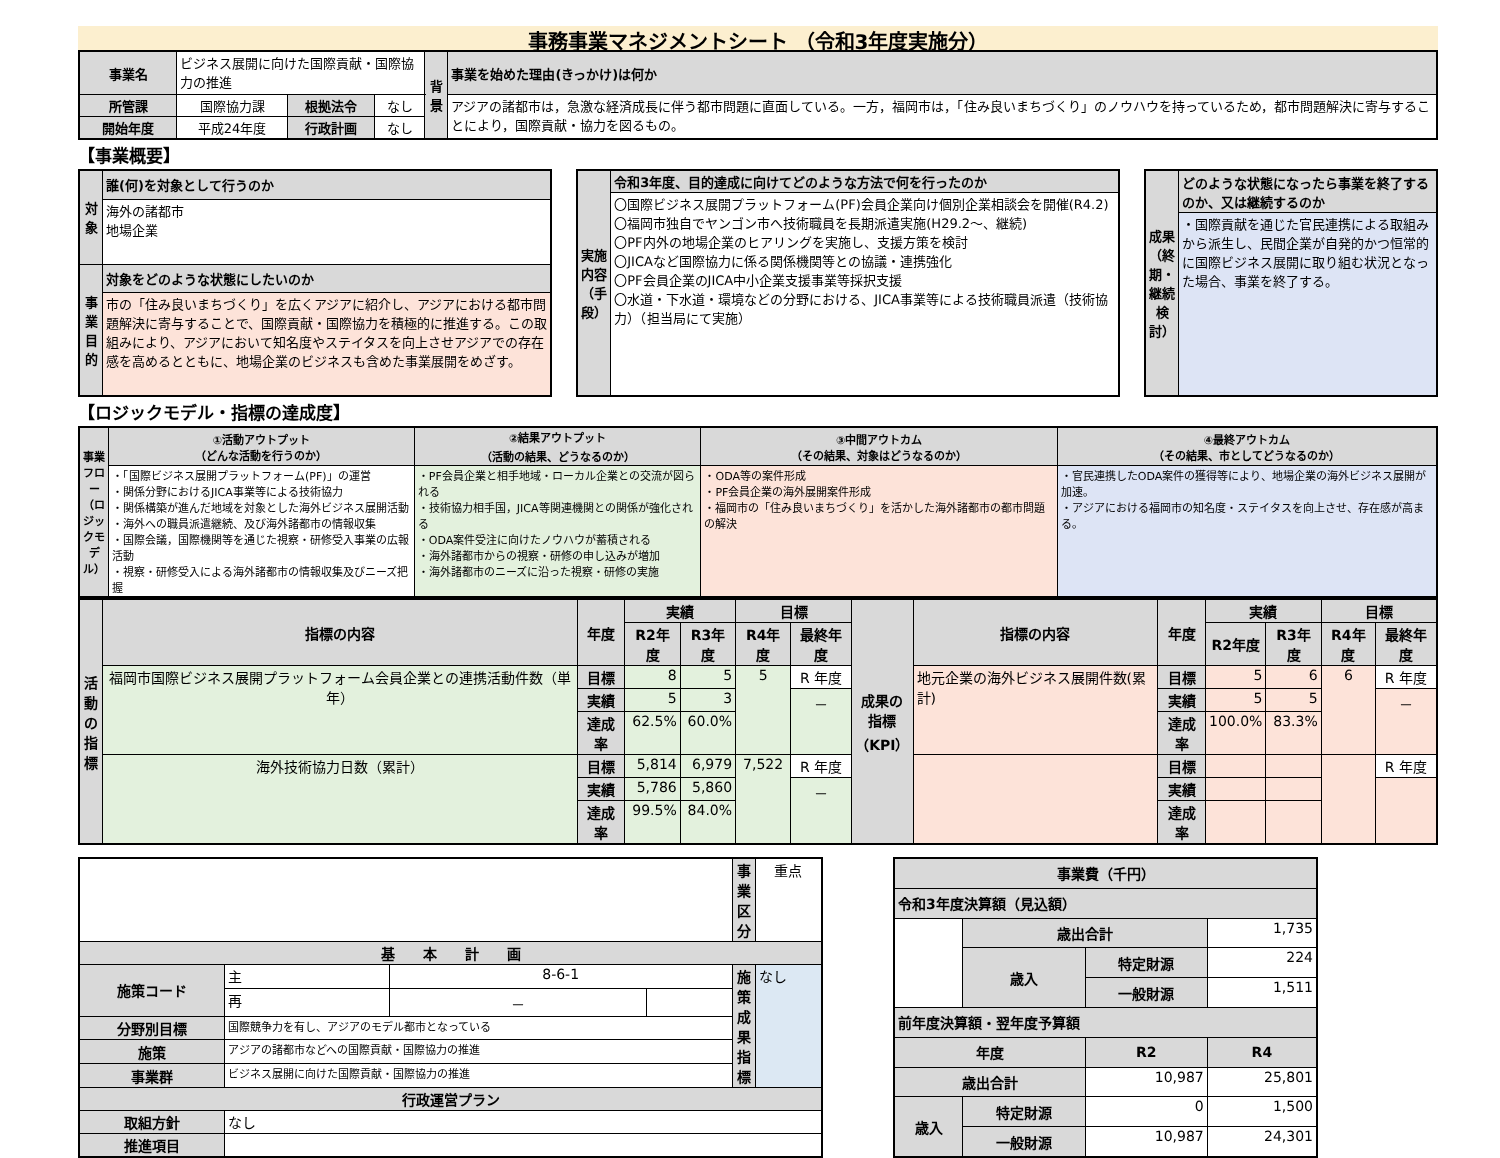事務事業マネジメントシート （令和3年度実施分）
| 事業名 | ビジネス展開に向けた国際貢献・国際協力の推進 | | | 背景 | 事業を始めた理由(きっかけ)は何か |
| 所管課 | 国際協力課 | 根拠法令 | なし | | アジアの諸都市は，急激な経済成長に伴う都市問題に直面している。一方，福岡市は，「住み良いまちづくり」のノウハウを持っているため，都市問題解決に寄与することにより，国際貢献・協力を図るもの。 |
| 開始年度 | 平成24年度 | 行政計画 | なし | | |
【事業概要】
| 対象 | 誰(何)を対象として行うのか |
| --- | --- |
| | 海外の諸都市 地場企業 |
| 事業目的 | 対象をどのような状態にしたいのか |
| | 市の「住み良いまちづくり」を広くアジアに紹介し、アジアにおける都市問題解決に寄与することで、国際貢献・国際協力を積極的に推進する。この取組みにより、アジアにおいて知名度やステイタスを向上させアジアでの存在感を高めるとともに、地場企業のビジネスも含めた事業展開をめざす。 |
| 実施内容（手段） | 令和3年度、目的達成に向けてどのような方法で何を行ったのか |
| --- | --- |
| | 〇国際ビジネス展開プラットフォーム(PF)会員企業向け個別企業相談会を開催(R4.2) 〇福岡市独自でヤンゴン市へ技術職員を長期派遣実施(H29.2～、継続) 〇PF内外の地場企業のヒアリングを実施し、支援方策を検討 〇JICAなど国際協力に係る関係機関等との協議・連携強化 〇PF会員企業のJICA中小企業支援事業等採択支援 〇水道・下水道・環境などの分野における、JICA事業等による技術職員派遣（技術協力）（担当局にて実施） |
| 成果（終期・継続検討） | どのような状態になったら事業を終了するのか、又は継続するのか |
| --- | --- |
| | ・国際貢献を通じた官民連携による取組みから派生し、民間企業が自発的かつ恒常的に国際ビジネス展開に取り組む状況となった場合、事業を終了する。 |
【ロジックモデル・指標の達成度】
| 事業フロー（ロジックモデル） | ①活動アウトプット （どんな活動を行うのか） | ②結果アウトプット （活動の結果、どうなるのか） | ③中間アウトカム （その結果、対象はどうなるのか） | ④最終アウトカム （その結果、市としてどうなるのか） |
| --- | --- | --- | --- | --- |
| | ・「国際ビジネス展開プラットフォーム(PF)」の運営 ・関係分野におけるJICA事業等による技術協力 ・関係構築が進んだ地域を対象とした海外ビジネス展開活動 ・海外への職員派遣継続、及び海外諸都市の情報収集 ・国際会議，国際機関等を通じた視察・研修受入事業の広報活動 ・視察・研修受入による海外諸都市の情報収集及びニーズ把握 | ・PF会員企業と相手地域・ローカル企業との交流が図られる ・技術協力相手国，JICA等関連機関との関係が強化される ・ODA案件受注に向けたノウハウが蓄積される ・海外諸都市からの視察・研修の申し込みが増加 ・海外諸都市のニーズに沿った視察・研修の実施 | ・ODA等の案件形成 ・PF会員企業の海外展開案件形成 ・福岡市の「住み良いまちづくり」を活かした海外諸都市の都市問題の解決 | ・官民連携したODA案件の獲得等により、地場企業の海外ビジネス展開が加速。 ・アジアにおける福岡市の知名度・ステイタスを向上させ、存在感が高まる。 |
| 活動の指標 | 指標の内容 | 年度 | 実績 | | 目標 | | 成果の指標（KPI） | 指標の内容 | 年度 | 実績 | | 目標 | |
| --- | --- | --- | --- | --- | --- | --- | --- | --- | --- | --- | --- | --- | --- |
| | | | R2年度 | R3年度 | R4年度 | 最終年度 | | | | R2年度 | R3年度 | R4年度 | 最終年度 |
| | 福岡市国際ビジネス展開プラットフォーム会員企業との連携活動件数（単年） | 目標 | 8 | 5 | 5 | R 年度 | | 地元企業の海外ビジネス展開件数(累計) | 目標 | 5 | 6 | 6 | R 年度 |
| | | 実績 | 5 | 3 | | － | | | 実績 | 5 | 5 | | － |
| | | 達成率 | 62.5% | 60.0% | | | | | 達成率 | 100.0% | 83.3% | | |
| | 海外技術協力日数（累計） | 目標 | 5,814 | 6,979 | 7,522 | R 年度 | | | 目標 | | | | R 年度 |
| | | 実績 | 5,786 | 5,860 | | － | | | 実績 | | | | |
| | | 達成率 | 99.5% | 84.0% | | | | | 達成率 | | | | |
| | | | | 事業区分 | 重点 |
| 基 本 計 画 | | | | | |
| 施策コード | 主 | 8-6-1 | | 施策成果指標 | なし |
| | 再 | － | | | |
| 分野別目標 | 国際競争力を有し、アジアのモデル都市となっている | | | | |
| 施策 | アジアの諸都市などへの国際貢献・国際協力の推進 | | | | |
| 事業群 | ビジネス展開に向けた国際貢献・国際協力の推進 | | | | |
| 行政運営プラン | | | | | |
| 取組方針 | なし | | | | |
| 推進項目 | | | | | |
| 事業費（千円） | | | |
| --- | --- | --- | --- |
| 令和3年度決算額（見込額） | | | |
| | 歳出合計 | | 1,735 |
| | 歳入 | 特定財源 | 224 |
| | | 一般財源 | 1,511 |
| 前年度決算額・翌年度予算額 | | | |
| 年度 | | R2 | R4 |
| 歳出合計 | | 10,987 | 25,801 |
| 歳入 | 特定財源 | 0 | 1,500 |
| | 一般財源 | 10,987 | 24,301 |